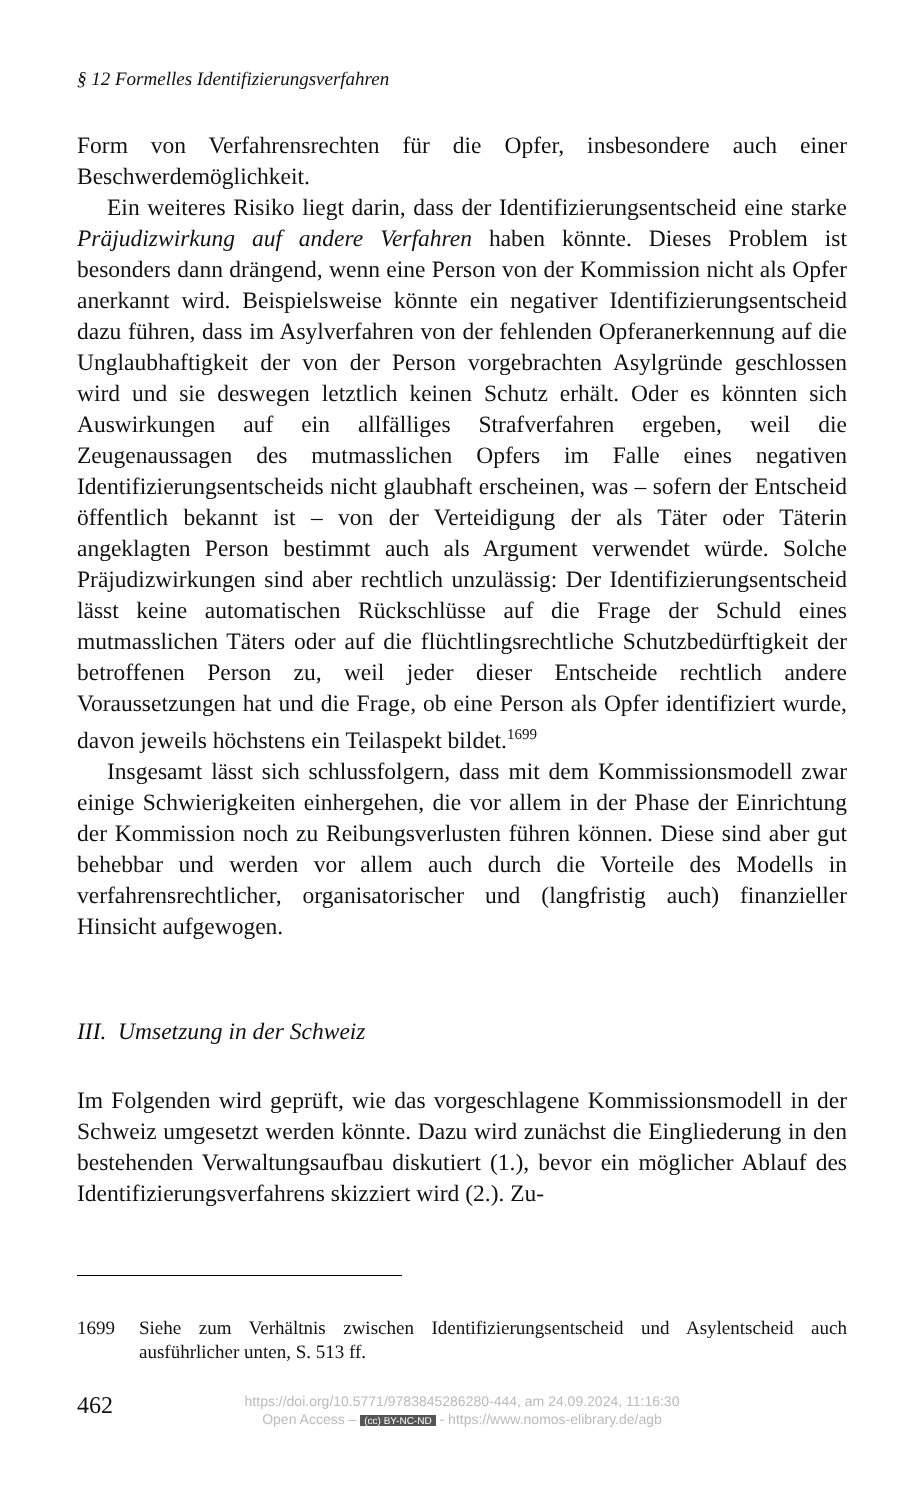§ 12 Formelles Identifizierungsverfahren
Form von Verfahrensrechten für die Opfer, insbesondere auch einer Beschwerdemöglichkeit.
Ein weiteres Risiko liegt darin, dass der Identifizierungsentscheid eine starke Präjudizwirkung auf andere Verfahren haben könnte. Dieses Problem ist besonders dann drängend, wenn eine Person von der Kommission nicht als Opfer anerkannt wird. Beispielsweise könnte ein negativer Identifizierungsentscheid dazu führen, dass im Asylverfahren von der fehlenden Opferanerkennung auf die Unglaubhaftigkeit der von der Person vorgebrachten Asylgründe geschlossen wird und sie deswegen letztlich keinen Schutz erhält. Oder es könnten sich Auswirkungen auf ein allfälliges Strafverfahren ergeben, weil die Zeugenaussagen des mutmasslichen Opfers im Falle eines negativen Identifizierungsentscheids nicht glaubhaft erscheinen, was – sofern der Entscheid öffentlich bekannt ist – von der Verteidigung der als Täter oder Täterin angeklagten Person bestimmt auch als Argument verwendet würde. Solche Präjudizwirkungen sind aber rechtlich unzulässig: Der Identifizierungsentscheid lässt keine automatischen Rückschlüsse auf die Frage der Schuld eines mutmasslichen Täters oder auf die flüchtlingsrechtliche Schutzbedürftigkeit der betroffenen Person zu, weil jeder dieser Entscheide rechtlich andere Voraussetzungen hat und die Frage, ob eine Person als Opfer identifiziert wurde, davon jeweils höchstens ein Teilaspekt bildet.<sup>1699</sup>
Insgesamt lässt sich schlussfolgern, dass mit dem Kommissionsmodell zwar einige Schwierigkeiten einhergehen, die vor allem in der Phase der Einrichtung der Kommission noch zu Reibungsverlusten führen können. Diese sind aber gut behebbar und werden vor allem auch durch die Vorteile des Modells in verfahrensrechtlicher, organisatorischer und (langfristig auch) finanzieller Hinsicht aufgewogen.
III. Umsetzung in der Schweiz
Im Folgenden wird geprüft, wie das vorgeschlagene Kommissionsmodell in der Schweiz umgesetzt werden könnte. Dazu wird zunächst die Eingliederung in den bestehenden Verwaltungsaufbau diskutiert (1.), bevor ein möglicher Ablauf des Identifizierungsverfahrens skizziert wird (2.). Zu-
1699 Siehe zum Verhältnis zwischen Identifizierungsentscheid und Asylentscheid auch ausführlicher unten, S. 513 ff.
462
https://doi.org/10.5771/9783845286280-444, am 24.09.2024, 11:16:30
Open Access – (cc) BY-NC-ND - https://www.nomos-elibrary.de/agb